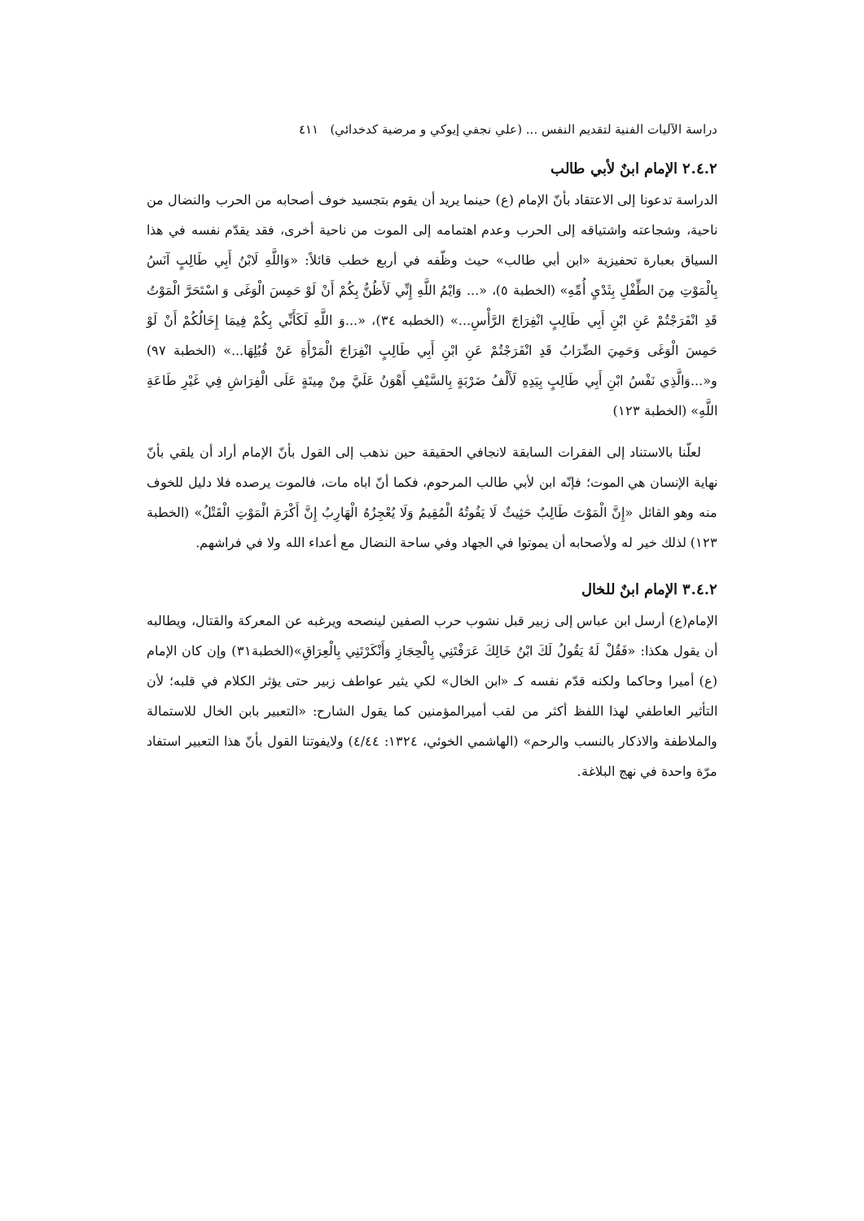دراسة الآليات الفنية لتقديم النفس ... (علي نجفي إيوكي و مرضية كدخدائي) ٤١١
٢.٤.٢ الإمام ابنٌ لأبي طالب
الدراسة تدعونا إلى الاعتقاد بأنّ الإمام (ع) حينما يريد أن يقوم بتجسيد خوف أصحابه من الحرب والنضال من ناحية، وشجاعته واشتياقه إلى الحرب وعدم اهتمامه إلى الموت من ناحية أخرى، فقد يقدّم نفسه في هذا السياق بعبارة تحفيزية «ابن أبي طالب» حيث وظّفه في أربع خطب قائلاً: «وَاللَّهِ لَابْنُ أَبِي طَالِبٍ آنَسُ بِالْمَوْتِ مِنَ الطِّفْلِ بِثَدْيِ أُمِّهِ» (الخطبة ٥)، «... وَايْمُ اللَّهِ إِنِّي لَأَظُنُّ بِكُمْ أَنْ لَوْ حَمِسَ الْوَغَى وَ اسْتَحَرَّ الْمَوْتُ قَدِ انْفَرَجْتُمْ عَنِ ابْنِ أَبِي طَالِبٍ انْفِرَاجَ الرَّأْسِ...» (الخطبه ٣٤)، «...وَ اللَّهِ لَكَأَنِّي بِكُمْ فِيمَا إِخَالُكُمْ أَنْ لَوْ حَمِسَ الْوَغَى وَحَمِيَ الضِّرَابُ قَدِ انْفَرَجْتُمْ عَنِ ابْنِ أَبِي طَالِبٍ انْفِرَاجَ الْمَرْأَةِ عَنْ قُبُلِهَا...» (الخطبة ٩٧) و«...وَالَّذِي نَفْسُ ابْنِ أَبِي طَالِبٍ بِيَدِهِ لَأَلْفُ ضَرْبَةٍ بِالسَّيْفِ أَهْوَنُ عَلَيَّ مِنْ مِيتَةٍ عَلَى الْفِرَاشِ فِي غَيْرِ طَاعَةِ اللَّهِ» (الخطبة ١٢٣)
لعلّنا بالاستناد إلى الفقرات السابقة لانجافي الحقيقة حين نذهب إلى القول بأنّ الإمام أراد أن يلقي بأنّ نهاية الإنسان هي الموت؛ فإنّه ابن لأبي طالب المرحوم، فكما أنّ اباه مات، فالموت يرصده فلا دليل للخوف منه وهو القائل «إِنَّ الْمَوْتَ طَالِبٌ حَثِيثٌ لَا يَفُوتُهُ الْمُقِيمُ وَلَا يُعْجِزُهُ الْهَارِبُ إِنَّ أَكْرَمَ الْمَوْتِ الْقَتْلُ» (الخطبة ١٢٣) لذلك خير له ولأصحابه أن يموتوا في الجهاد وفي ساحة النضال مع أعداء الله ولا في فراشهم.
٣.٤.٢ الإمام ابنٌ للخال
الإمام(ع) أرسل ابن عباس إلى زبير قبل نشوب حرب الصفين لينصحه ويرغبه عن المعركة والقتال، ويطالبه أن يقول هكذا: «فَقُلْ لَهُ يَقُولُ لَكَ ابْنُ خَالِكَ عَرَفْتَنِي بِالْحِجَازِ وَأَنْكَرْتَنِي بِالْعِرَاقِ»(الخطبة٣١) وإن كان الإمام (ع) أميرا وحاكما ولكنه قدّم نفسه كـ «ابن الخال» لكي يثير عواطف زبير حتى يؤثر الكلام في قلبه؛ لأن التأثير العاطفي لهذا اللفظ أكثر من لقب أميرالمؤمنين كما يقول الشارح: «التعبير بابن الخال للاستمالة والملاطفة والاذكار بالنسب والرحم» (الهاشمي الخوئي، ١٣٢٤: ٤/٤٤) ولايفوتنا القول بأنّ هذا التعبير استفاد مرّة واحدة في نهج البلاغة.